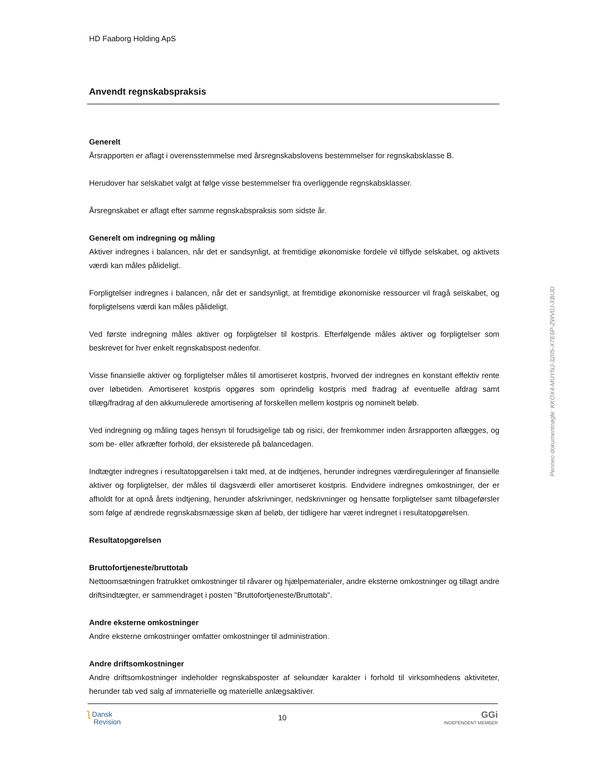HD Faaborg Holding ApS
Anvendt regnskabspraksis
Generelt
Årsrapporten er aflagt i overensstemmelse med årsregnskabslovens bestemmelser for regnskabsklasse B.
Herudover har selskabet valgt at følge visse bestemmelser fra overliggende regnskabsklasser.
Årsregnskabet er aflagt efter samme regnskabspraksis som sidste år.
Generelt om indregning og måling
Aktiver indregnes i balancen, når det er sandsynligt, at fremtidige økonomiske fordele vil tilflyde selskabet, og aktivets værdi kan måles pålideligt.
Forpligtelser indregnes i balancen, når det er sandsynligt, at fremtidige økonomiske ressourcer vil fragå selskabet, og forpligtelsens værdi kan måles pålideligt.
Ved første indregning måles aktiver og forpligtelser til kostpris. Efterfølgende måles aktiver og forpligtelser som beskrevet for hver enkelt regnskabspost nedenfor.
Visse finansielle aktiver og forpligtelser måles til amortiseret kostpris, hvorved der indregnes en konstant effektiv rente over løbetiden. Amortiseret kostpris opgøres som oprindelig kostpris med fradrag af eventuelle afdrag samt tillæg/fradrag af den akkumulerede amortisering af forskellen mellem kostpris og nominelt beløb.
Ved indregning og måling tages hensyn til forudsigelige tab og risici, der fremkommer inden årsrapporten aflægges, og som be- eller afkræfter forhold, der eksisterede på balancedagen.
Indtægter indregnes i resultatopgørelsen i takt med, at de indtjenes, herunder indregnes værdireguleringer af finansielle aktiver og forpligtelser, der måles til dagsværdi eller amortiseret kostpris. Endvidere indregnes omkostninger, der er afholdt for at opnå årets indtjening, herunder afskrivninger, nedskrivninger og hensatte forpligtelser samt tilbageførsler som følge af ændrede regnskabsmæssige skøn af beløb, der tidligere har været indregnet i resultatopgørelsen.
Resultatopgørelsen
Bruttofortjeneste/bruttotab
Nettoomsætningen fratrukket omkostninger til råvarer og hjælpematerialer, andre eksterne omkostninger og tillagt andre driftsindtægter, er sammendraget i posten "Bruttofortjeneste/Bruttotab".
Andre eksterne omkostninger
Andre eksterne omkostninger omfatter omkostninger til administration.
Andre driftsomkostninger
Andre driftsomkostninger indeholder regnskabsposter af sekundær karakter i forhold til virksomhedens aktiviteter, herunder tab ved salg af immaterielle og materielle anlægsaktiver.
ʅ Dansk
Revision
10
GGi
INDEPENDENT MEMBER
Penneo dokumentnøgle: KKOX4-MUYNJ-32II5-XTE6P-ZWV0J-XBIJD